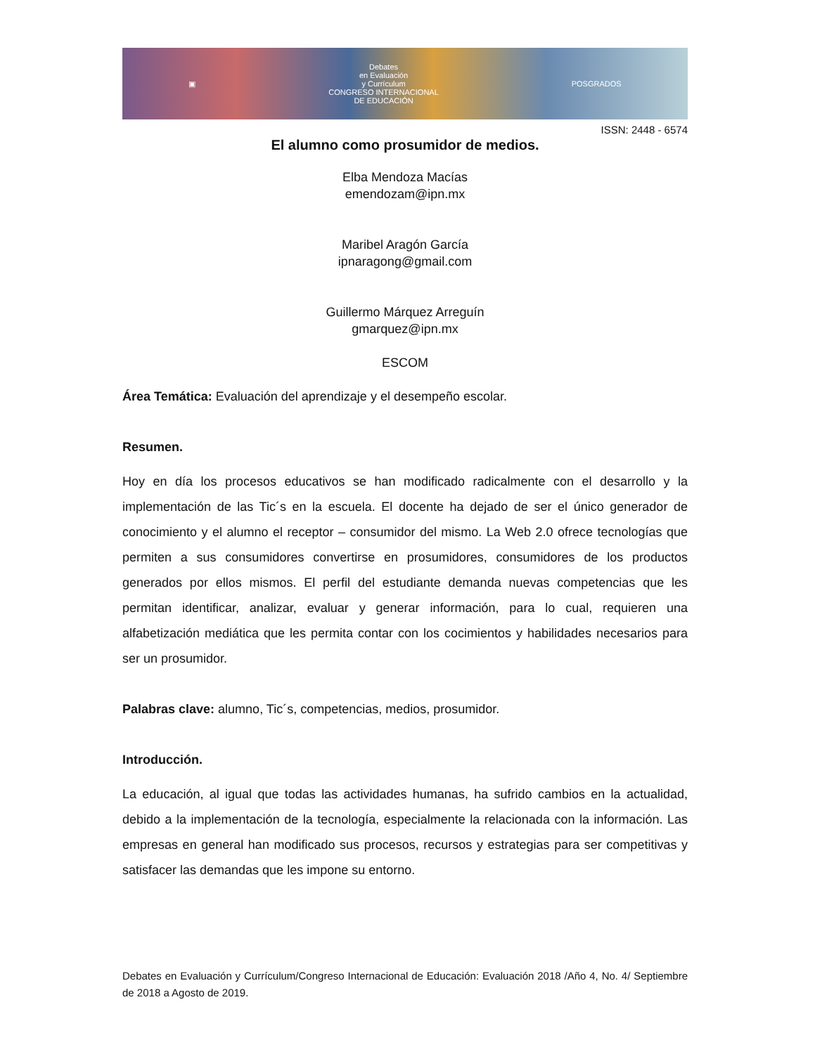▣
Debates
en Evaluación
y Currículum
CONGRESO INTERNACIONAL
DE EDUCACIÓN
POSGRADOS
ISSN: 2448 - 6574
El alumno como prosumidor de medios.
Elba Mendoza Macías
emendozam@ipn.mx
Maribel Aragón García
ipnaragong@gmail.com
Guillermo Márquez Arreguín
gmarquez@ipn.mx
ESCOM
Área Temática: Evaluación del aprendizaje y el desempeño escolar.
Resumen.
Hoy en día los procesos educativos se han modificado radicalmente con el desarrollo y la implementación de las Tic´s en la escuela. El docente ha dejado de ser el único generador de conocimiento y el alumno el receptor – consumidor del mismo. La Web 2.0 ofrece tecnologías que permiten a sus consumidores convertirse en prosumidores, consumidores de los productos generados por ellos mismos. El perfil del estudiante demanda nuevas competencias que les permitan identificar, analizar, evaluar y generar información, para lo cual, requieren una alfabetización mediática que les permita contar con los cocimientos y habilidades necesarios para ser un prosumidor.
Palabras clave: alumno, Tic´s, competencias, medios, prosumidor.
Introducción.
La educación, al igual que todas las actividades humanas, ha sufrido cambios en la actualidad, debido a la implementación de la tecnología, especialmente la relacionada con la información. Las empresas en general han modificado sus procesos, recursos y estrategias para ser competitivas y satisfacer las demandas que les impone su entorno.
Debates en Evaluación y Currículum/Congreso Internacional de Educación: Evaluación 2018 /Año 4, No. 4/ Septiembre de 2018 a Agosto de 2019.